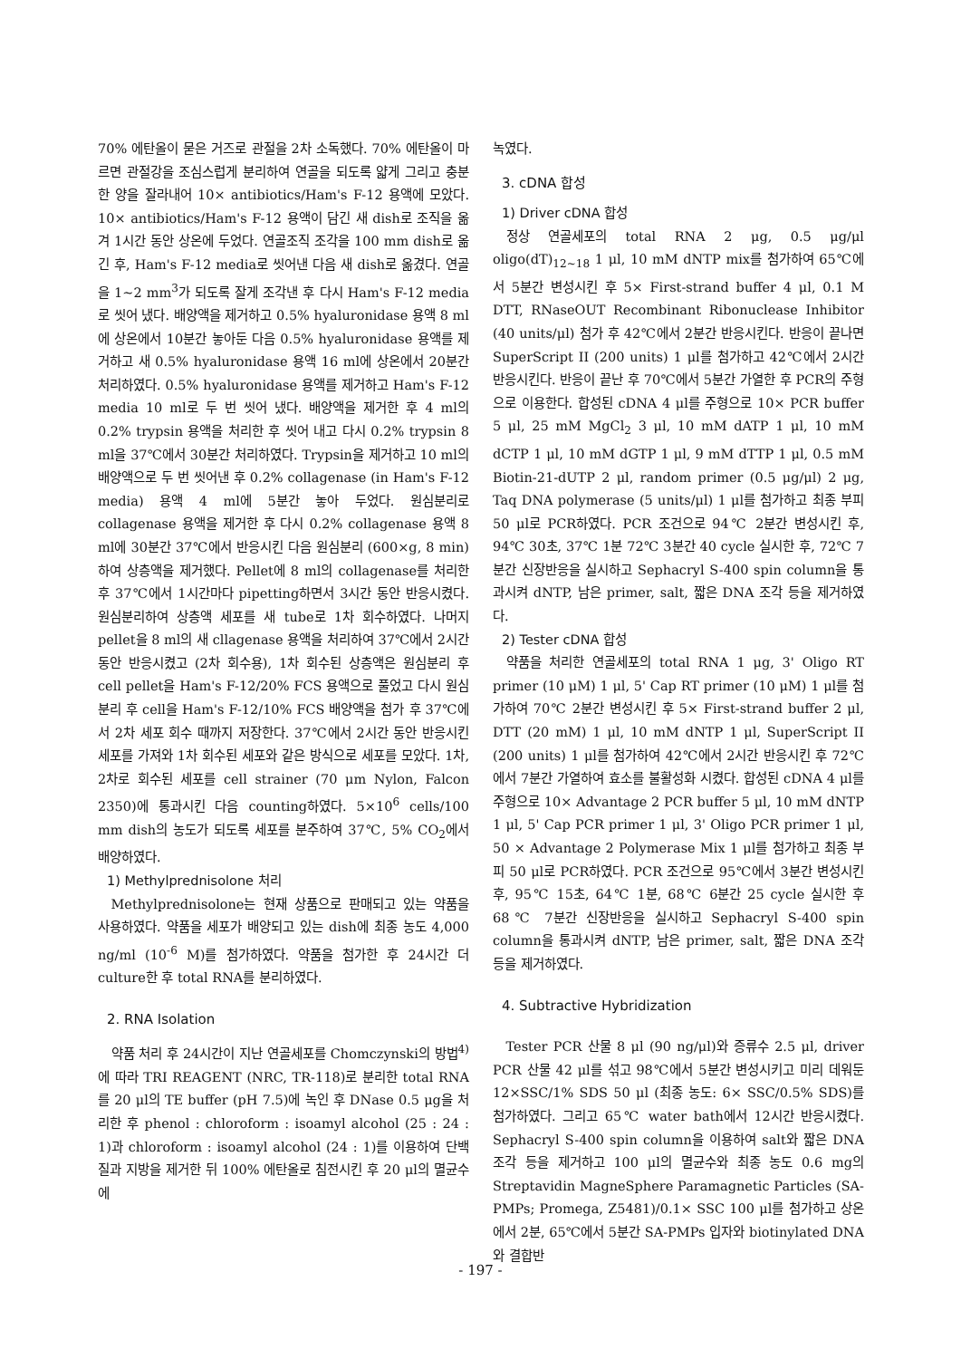70% 에탄올이 묻은 거즈로 관절을 2차 소독했다. 70% 에탄올이 마르면 관절강을 조심스럽게 분리하여 연골을 되도록 얇게 그리고 충분한 양을 잘라내어 10× antibiotics/Ham's F-12 용액에 모았다. 10× antibiotics/Ham's F-12 용액이 담긴 새 dish로 조직을 옮겨 1시간 동안 상온에 두었다. 연골조직 조각을 100 mm dish로 옮긴 후, Ham's F-12 media로 씻어낸 다음 새 dish로 옮겼다. 연골을 1~2 mm<sup>3</sup>가 되도록 잘게 조각낸 후 다시 Ham's F-12 media로 씻어 냈다. 배양액을 제거하고 0.5% hyaluronidase 용액 8 ml에 상온에서 10분간 놓아둔 다음 0.5% hyaluronidase 용액를 제거하고 새 0.5% hyaluronidase 용액 16 ml에 상온에서 20분간 처리하였다. 0.5% hyaluronidase 용액를 제거하고 Ham's F-12 media 10 ml로 두 번 씻어 냈다. 배양액을 제거한 후 4 ml의 0.2% trypsin 용액을 처리한 후 씻어 내고 다시 0.2% trypsin 8 ml을 37℃에서 30분간 처리하였다. Trypsin을 제거하고 10 ml의 배양액으로 두 번 씻어낸 후 0.2% collagenase (in Ham's F-12 media) 용액 4 ml에 5분간 놓아 두었다. 원심분리로 collagenase 용액을 제거한 후 다시 0.2% collagenase 용액 8 ml에 30분간 37℃에서 반응시킨 다음 원심분리 (600×g, 8 min)하여 상층액을 제거했다. Pellet에 8 ml의 collagenase를 처리한 후 37℃에서 1시간마다 pipetting하면서 3시간 동안 반응시켰다. 원심분리하여 상층액 세포를 새 tube로 1차 회수하였다. 나머지 pellet을 8 ml의 새 cllagenase 용액을 처리하여 37℃에서 2시간 동안 반응시켰고 (2차 회수용), 1차 회수된 상층액은 원심분리 후 cell pellet을 Ham's F-12/20% FCS 용액으로 풀었고 다시 원심분리 후 cell을 Ham's F-12/10% FCS 배양액을 첨가 후 37℃에서 2차 세포 회수 때까지 저장한다. 37℃에서 2시간 동안 반응시킨 세포를 가져와 1차 회수된 세포와 같은 방식으로 세포를 모았다. 1차, 2차로 회수된 세포를 cell strainer (70 μm Nylon, Falcon 2350)에 통과시킨 다음 counting하였다. 5×10<sup>6</sup> cells/100 mm dish의 농도가 되도록 세포를 분주하여 37℃, 5% CO<sub>2</sub>에서 배양하였다.
1) Methylprednisolone 처리
Methylprednisolone는 현재 상품으로 판매되고 있는 약품을 사용하였다. 약품을 세포가 배양되고 있는 dish에 최종 농도 4,000 ng/ml (10<sup>-6</sup> M)를 첨가하였다. 약품을 첨가한 후 24시간 더 culture한 후 total RNA를 분리하였다.
2. RNA Isolation
약품 처리 후 24시간이 지난 연골세포를 Chomczynski의 방법<sup>4)</sup>에 따라 TRI REAGENT (NRC, TR-118)로 분리한 total RNA를 20 μl의 TE buffer (pH 7.5)에 녹인 후 DNase 0.5 μg을 처리한 후 phenol : chloroform : isoamyl alcohol (25 : 24 : 1)과 chloroform : isoamyl alcohol (24 : 1)를 이용하여 단백질과 지방을 제거한 뒤 100% 에탄올로 침전시킨 후 20 μl의 멸균수에
녹였다.
3. cDNA 합성
1) Driver cDNA 합성
정상 연골세포의 total RNA 2 μg, 0.5 μg/μl oligo(dT)<sub>12~18</sub> 1 μl, 10 mM dNTP mix를 첨가하여 65℃에서 5분간 변성시킨 후 5× First-strand buffer 4 μl, 0.1 M DTT, RNaseOUT Recombinant Ribonuclease Inhibitor (40 units/μl) 첨가 후 42℃에서 2분간 반응시킨다. 반응이 끝나면 SuperScript II (200 units) 1 μl를 첨가하고 42℃에서 2시간 반응시킨다. 반응이 끝난 후 70℃에서 5분간 가열한 후 PCR의 주형으로 이용한다. 합성된 cDNA 4 μl를 주형으로 10× PCR buffer 5 μl, 25 mM MgCl<sub>2</sub> 3 μl, 10 mM dATP 1 μl, 10 mM dCTP 1 μl, 10 mM dGTP 1 μl, 9 mM dTTP 1 μl, 0.5 mM Biotin-21-dUTP 2 μl, random primer (0.5 μg/μl) 2 μg, Taq DNA polymerase (5 units/μl) 1 μl를 첨가하고 최종 부피 50 μl로 PCR하였다. PCR 조건으로 94℃ 2분간 변성시킨 후, 94℃ 30초, 37℃ 1분 72℃ 3분간 40 cycle 실시한 후, 72℃ 7분간 신장반응을 실시하고 Sephacryl S-400 spin column을 통과시켜 dNTP, 남은 primer, salt, 짧은 DNA 조각 등을 제거하였다.
2) Tester cDNA 합성
약품을 처리한 연골세포의 total RNA 1 μg, 3' Oligo RT primer (10 μM) 1 μl, 5' Cap RT primer (10 μM) 1 μl를 첨가하여 70℃ 2분간 변성시킨 후 5× First-strand buffer 2 μl, DTT (20 mM) 1 μl, 10 mM dNTP 1 μl, SuperScript II (200 units) 1 μl를 첨가하여 42℃에서 2시간 반응시킨 후 72℃에서 7분간 가열하여 효소를 불활성화 시켰다. 합성된 cDNA 4 μl를 주형으로 10× Advantage 2 PCR buffer 5 μl, 10 mM dNTP 1 μl, 5' Cap PCR primer 1 μl, 3' Oligo PCR primer 1 μl, 50 × Advantage 2 Polymerase Mix 1 μl를 첨가하고 최종 부피 50 μl로 PCR하였다. PCR 조건으로 95℃에서 3분간 변성시킨 후, 95℃ 15초, 64℃ 1분, 68℃ 6분간 25 cycle 실시한 후 68℃ 7분간 신장반응을 실시하고 Sephacryl S-400 spin column을 통과시켜 dNTP, 남은 primer, salt, 짧은 DNA 조각 등을 제거하였다.
4. Subtractive Hybridization
Tester PCR 산물 8 μl (90 ng/μl)와 증류수 2.5 μl, driver PCR 산물 42 μl를 섞고 98℃에서 5분간 변성시키고 미리 데워둔 12×SSC/1% SDS 50 μl (최종 농도: 6× SSC/0.5% SDS)를 첨가하였다. 그리고 65℃ water bath에서 12시간 반응시켰다. Sephacryl S-400 spin column을 이용하여 salt와 짧은 DNA 조각 등을 제거하고 100 μl의 멸균수와 최종 농도 0.6 mg의 Streptavidin MagneSphere Paramagnetic Particles (SA-PMPs; Promega, Z5481)/0.1× SSC 100 μl를 첨가하고 상온에서 2분, 65℃에서 5분간 SA-PMPs 입자와 biotinylated DNA와 결합반
- 197 -